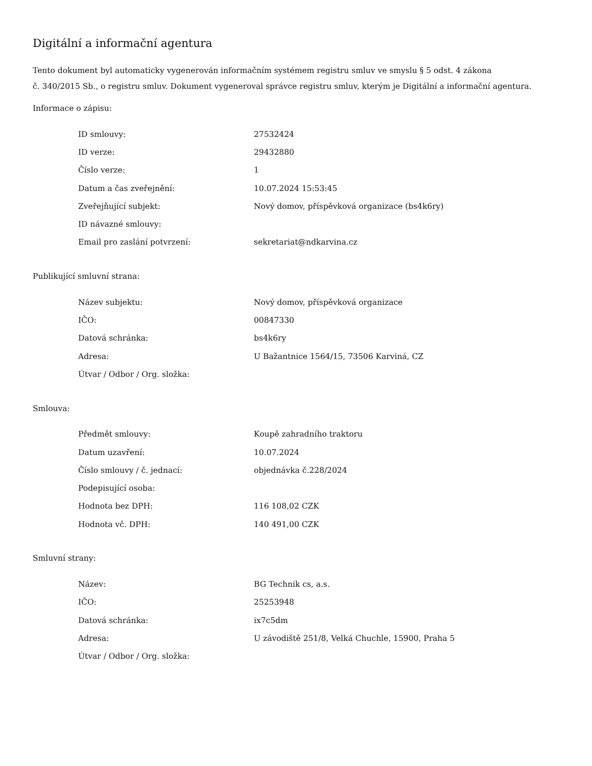Digitální a informační agentura
Tento dokument byl automaticky vygenerován informačním systémem registru smluv ve smyslu § 5 odst. 4 zákona
č. 340/2015 Sb., o registru smluv. Dokument vygeneroval správce registru smluv, kterým je Digitální a informační agentura.
Informace o zápisu:
| ID smlouvy: | 27532424 |
| ID verze: | 29432880 |
| Číslo verze: | 1 |
| Datum a čas zveřejnění: | 10.07.2024 15:53:45 |
| Zveřejňující subjekt: | Nový domov, příspěvková organizace (bs4k6ry) |
| ID návazné smlouvy: | |
| Email pro zaslání potvrzení: | sekretariat@ndkarvina.cz |
Publikující smluvní strana:
| Název subjektu: | Nový domov, příspěvková organizace |
| IČO: | 00847330 |
| Datová schránka: | bs4k6ry |
| Adresa: | U Bažantnice 1564/15, 73506 Karviná, CZ |
| Útvar / Odbor / Org. složka: | |
Smlouva:
| Předmět smlouvy: | Koupě zahradního traktoru |
| Datum uzavření: | 10.07.2024 |
| Číslo smlouvy / č. jednací: | objednávka č.228/2024 |
| Podepisující osoba: | |
| Hodnota bez DPH: | 116 108,02 CZK |
| Hodnota vč. DPH: | 140 491,00 CZK |
Smluvní strany:
| Název: | BG Technik cs, a.s. |
| IČO: | 25253948 |
| Datová schránka: | ix7c5dm |
| Adresa: | U závodiště 251/8, Velká Chuchle, 15900, Praha 5 |
| Útvar / Odbor / Org. složka: | |